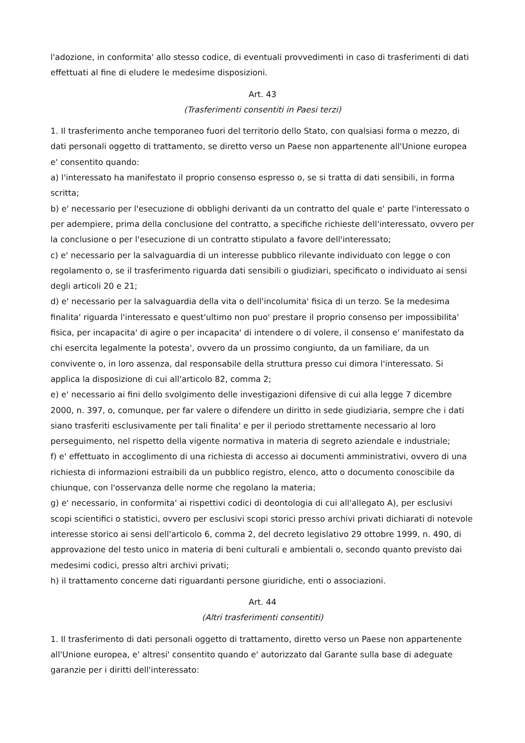l'adozione, in conformita' allo stesso codice, di eventuali provvedimenti in caso di trasferimenti di dati effettuati al fine di eludere le medesime disposizioni.
Art. 43
(Trasferimenti consentiti in Paesi terzi)
1. Il trasferimento anche temporaneo fuori del territorio dello Stato, con qualsiasi forma o mezzo, di dati personali oggetto di trattamento, se diretto verso un Paese non appartenente all'Unione europea e' consentito quando:
a) l'interessato ha manifestato il proprio consenso espresso o, se si tratta di dati sensibili, in forma scritta;
b) e' necessario per l'esecuzione di obblighi derivanti da un contratto del quale e' parte l'interessato o per adempiere, prima della conclusione del contratto, a specifiche richieste dell'interessato, ovvero per la conclusione o per l'esecuzione di un contratto stipulato a favore dell'interessato;
c) e' necessario per la salvaguardia di un interesse pubblico rilevante individuato con legge o con regolamento o, se il trasferimento riguarda dati sensibili o giudiziari, specificato o individuato ai sensi degli articoli 20 e 21;
d) e' necessario per la salvaguardia della vita o dell'incolumita' fisica di un terzo. Se la medesima finalita' riguarda l'interessato e quest'ultimo non puo' prestare il proprio consenso per impossibilita' fisica, per incapacita' di agire o per incapacita' di intendere o di volere, il consenso e' manifestato da chi esercita legalmente la potesta', ovvero da un prossimo congiunto, da un familiare, da un convivente o, in loro assenza, dal responsabile della struttura presso cui dimora l'interessato. Si applica la disposizione di cui all'articolo 82, comma 2;
e) e' necessario ai fini dello svolgimento delle investigazioni difensive di cui alla legge 7 dicembre 2000, n. 397, o, comunque, per far valere o difendere un diritto in sede giudiziaria, sempre che i dati siano trasferiti esclusivamente per tali finalita' e per il periodo strettamente necessario al loro perseguimento, nel rispetto della vigente normativa in materia di segreto aziendale e industriale;
f) e' effettuato in accoglimento di una richiesta di accesso ai documenti amministrativi, ovvero di una richiesta di informazioni estraibili da un pubblico registro, elenco, atto o documento conoscibile da chiunque, con l'osservanza delle norme che regolano la materia;
g) e' necessario, in conformita' ai rispettivi codici di deontologia di cui all'allegato A), per esclusivi scopi scientifici o statistici, ovvero per esclusivi scopi storici presso archivi privati dichiarati di notevole interesse storico ai sensi dell'articolo 6, comma 2, del decreto legislativo 29 ottobre 1999, n. 490, di approvazione del testo unico in materia di beni culturali e ambientali o, secondo quanto previsto dai medesimi codici, presso altri archivi privati;
h) il trattamento concerne dati riguardanti persone giuridiche, enti o associazioni.
Art. 44
(Altri trasferimenti consentiti)
1. Il trasferimento di dati personali oggetto di trattamento, diretto verso un Paese non appartenente all'Unione europea, e' altresi' consentito quando e' autorizzato dal Garante sulla base di adeguate garanzie per i diritti dell'interessato: